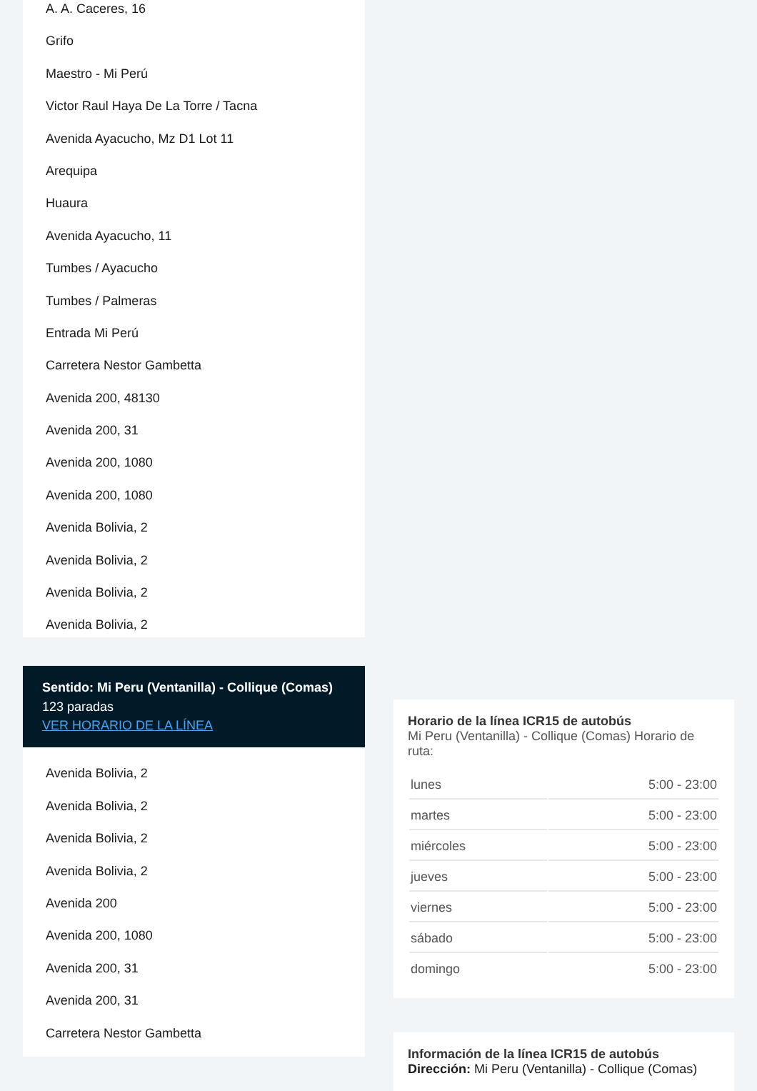A. A. Caceres, 16
Grifo
Maestro - Mi Perú
Victor Raul Haya De La Torre / Tacna
Avenida Ayacucho, Mz D1 Lot 11
Arequipa
Huaura
Avenida Ayacucho, 11
Tumbes / Ayacucho
Tumbes / Palmeras
Entrada Mi Perú
Carretera Nestor Gambetta
Avenida 200, 48130
Avenida 200, 31
Avenida 200, 1080
Avenida 200, 1080
Avenida Bolivia, 2
Avenida Bolivia, 2
Avenida Bolivia, 2
Avenida Bolivia, 2
Sentido: Mi Peru (Ventanilla) - Collique (Comas)
123 paradas
VER HORARIO DE LA LÍNEA
Avenida Bolivia, 2
Avenida Bolivia, 2
Avenida Bolivia, 2
Avenida Bolivia, 2
Avenida 200
Avenida 200, 1080
Avenida 200, 31
Avenida 200, 31
Carretera Nestor Gambetta
Horario de la línea ICR15 de autobús
Mi Peru (Ventanilla) - Collique (Comas) Horario de ruta:
| lunes | 5:00 - 23:00 |
| martes | 5:00 - 23:00 |
| miércoles | 5:00 - 23:00 |
| jueves | 5:00 - 23:00 |
| viernes | 5:00 - 23:00 |
| sábado | 5:00 - 23:00 |
| domingo | 5:00 - 23:00 |
Información de la línea ICR15 de autobús
Dirección: Mi Peru (Ventanilla) - Collique (Comas)